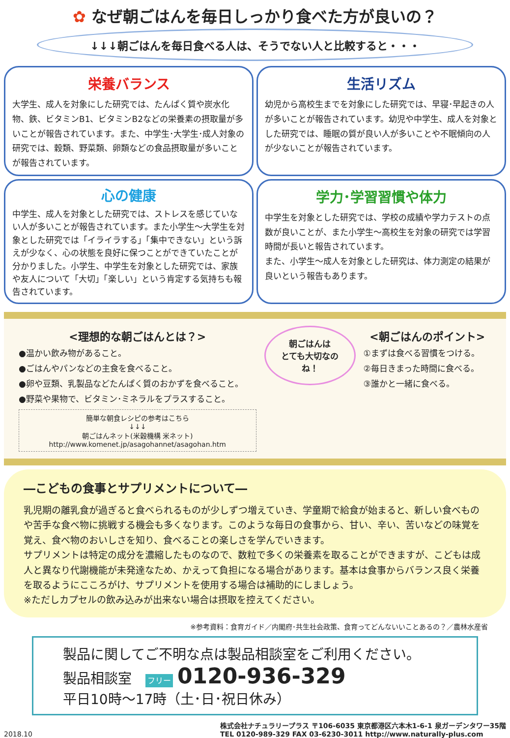✿ なぜ朝ごはんを毎日しっかり食べた方が良いの？
↓↓↓朝ごはんを毎日食べる人は、そうでない人と比較すると・・・
栄養バランス
大学生、成人を対象にした研究では、たんぱく質や炭水化物、鉄、ビタミンB1、ビタミンB2などの栄養素の摂取量が多いことが報告されています。また、中学生･大学生･成人対象の研究では、穀類、野菜類、卵類などの食品摂取量が多いことが報告されています。
生活リズム
幼児から高校生までを対象にした研究では、早寝･早起きの人が多いことが報告されています。幼児や中学生、成人を対象とした研究では、睡眠の質が良い人が多いことや不眠傾向の人が少ないことが報告されています。
心の健康
中学生、成人を対象とした研究では、ストレスを感じていない人が多いことが報告されています。また小学生～大学生を対象とした研究では「イライラする」「集中できない」という訴えが少なく、心の状態を良好に保つことができていたことが分かりました。小学生、中学生を対象とした研究では、家族や友人について「大切」「楽しい」という肯定する気持ちも報告されています。
学力･学習習慣や体力
中学生を対象とした研究では、学校の成績や学力テストの点数が良いことが、また小学生～高校生を対象の研究では学習時間が長いと報告されています。
また、小学生～成人を対象とした研究は、体力測定の結果が良いという報告もあります。
<理想的な朝ごはんとは？>
●温かい飲み物があること。
●ごはんやパンなどの主食を食べること。
●卵や豆類、乳製品などたんぱく質のおかずを食べること。
●野菜や果物で、ビタミン･ミネラルをプラスすること。
簡単な朝食レシピの参考はこちら
↓↓↓
朝ごはんネット(米穀機構 米ネット)
http://www.komenet.jp/asagohannet/asagohan.htm
朝ごはんは
とても大切なのね！
<朝ごはんのポイント>
①まずは食べる習慣をつける。
②毎日きまった時間に食べる。
③誰かと一緒に食べる。
―こどもの食事とサプリメントについて―
乳児期の離乳食が過ぎると食べられるものが少しずつ増えていき、学童期で給食が始まると、新しい食べものや苦手な食べ物に挑戦する機会も多くなります。このような毎日の食事から、甘い、辛い、苦いなどの味覚を覚え、食べ物のおいしさを知り、食べることの楽しさを学んでいきます。
サプリメントは特定の成分を濃縮したものなので、数粒で多くの栄養素を取ることができますが、こどもは成人と異なり代謝機能が未発達なため、かえって負担になる場合があります。基本は食事からバランス良く栄養を取るようにこころがけ、サプリメントを使用する場合は補助的にしましょう。
※ただしカプセルの飲み込みが出来ない場合は摂取を控えてください。
※参考資料：食育ガイド／内閣府･共生社会政策、食育ってどんないいことあるの？／農林水産省
製品に関してご不明な点は製品相談室をご利用ください。
製品相談室　フリー 0120-936-329
平日10時～17時（土･日･祝日休み）
2018.10
株式会社ナチュラリープラス 〒106-6035 東京都港区六本木1-6-1 泉ガーデンタワー35階
TEL 0120-989-329 FAX 03-6230-3011 http://www.naturally-plus.com